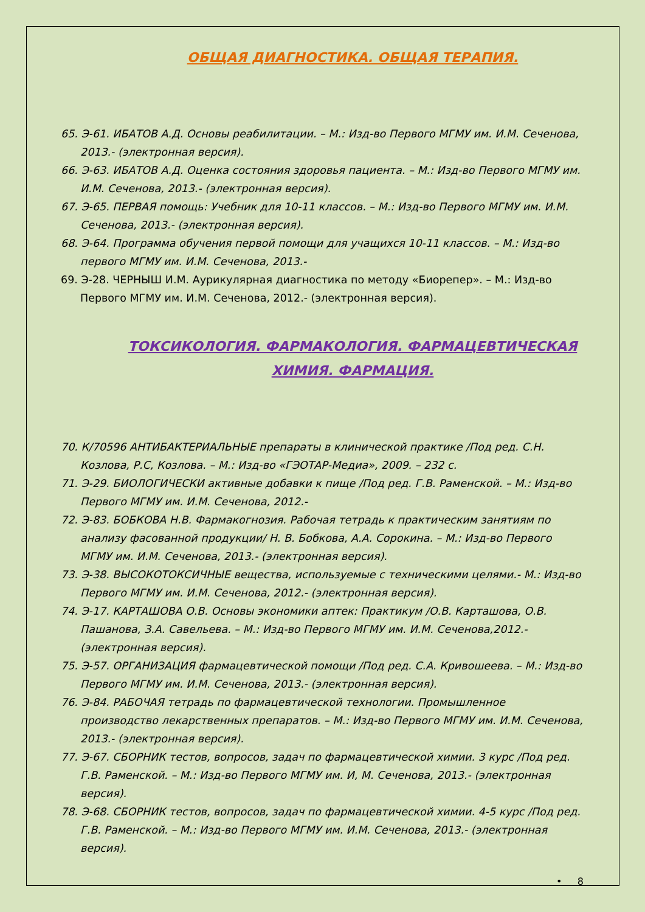ОБЩАЯ ДИАГНОСТИКА. ОБЩАЯ ТЕРАПИЯ.
65. Э-61. ИБАТОВ А.Д. Основы реабилитации. – М.: Изд-во Первого МГМУ им. И.М. Сеченова, 2013.- (электронная версия).
66. Э-63. ИБАТОВ А.Д. Оценка состояния здоровья пациента. – М.: Изд-во Первого МГМУ им. И.М. Сеченова, 2013.- (электронная версия).
67. Э-65. ПЕРВАЯ помощь: Учебник для 10-11 классов. – М.: Изд-во Первого МГМУ им. И.М. Сеченова, 2013.- (электронная версия).
68. Э-64. Программа обучения первой помощи для учащихся 10-11 классов. – М.: Изд-во первого МГМУ им. И.М. Сеченова, 2013.-
69. Э-28. ЧЕРНЫШ И.М. Аурикулярная диагностика по методу «Биорепер». – М.: Изд-во Первого МГМУ им. И.М. Сеченова, 2012.- (электронная версия).
ТОКСИКОЛОГИЯ. ФАРМАКОЛОГИЯ. ФАРМАЦЕВТИЧЕСКАЯ ХИМИЯ. ФАРМАЦИЯ.
70. К/70596 АНТИБАКТЕРИАЛЬНЫЕ препараты в клинической практике /Под ред. С.Н. Козлова, Р.С, Козлова. – М.: Изд-во «ГЭОТАР-Медиа», 2009. – 232 с.
71. Э-29. БИОЛОГИЧЕСКИ активные добавки к пище /Под ред. Г.В. Раменской. – М.: Изд-во Первого МГМУ им. И.М. Сеченова, 2012.-
72. Э-83. БОБКОВА Н.В. Фармакогнозия. Рабочая тетрадь к практическим занятиям по анализу фасованной продукции/ Н. В. Бобкова, А.А. Сорокина. – М.: Изд-во Первого МГМУ им. И.М. Сеченова, 2013.- (электронная версия).
73. Э-38. ВЫСОКОТОКСИЧНЫЕ вещества, используемые с техническими целями.- М.: Изд-во Первого МГМУ им. И.М. Сеченова, 2012.- (электронная версия).
74. Э-17. КАРТАШОВА О.В. Основы экономики аптек: Практикум /О.В. Карташова, О.В. Пашанова, З.А. Савельева. – М.: Изд-во Первого МГМУ им. И.М. Сеченова,2012.- (электронная версия).
75. Э-57. ОРГАНИЗАЦИЯ фармацевтической помощи /Под ред. С.А. Кривошеева. – М.: Изд-во Первого МГМУ им. И.М. Сеченова, 2013.- (электронная версия).
76. Э-84. РАБОЧАЯ тетрадь по фармацевтической технологии. Промышленное производство лекарственных препаратов. – М.: Изд-во Первого МГМУ им. И.М. Сеченова, 2013.- (электронная версия).
77. Э-67. СБОРНИК тестов, вопросов, задач по фармацевтической химии. 3 курс /Под ред. Г.В. Раменской. – М.: Изд-во Первого МГМУ им. И, М. Сеченова, 2013.- (электронная версия).
78. Э-68. СБОРНИК тестов, вопросов, задач по фармацевтической химии. 4-5 курс /Под ред. Г.В. Раменской. – М.: Изд-во Первого МГМУ им. И.М. Сеченова, 2013.- (электронная версия).
• 8